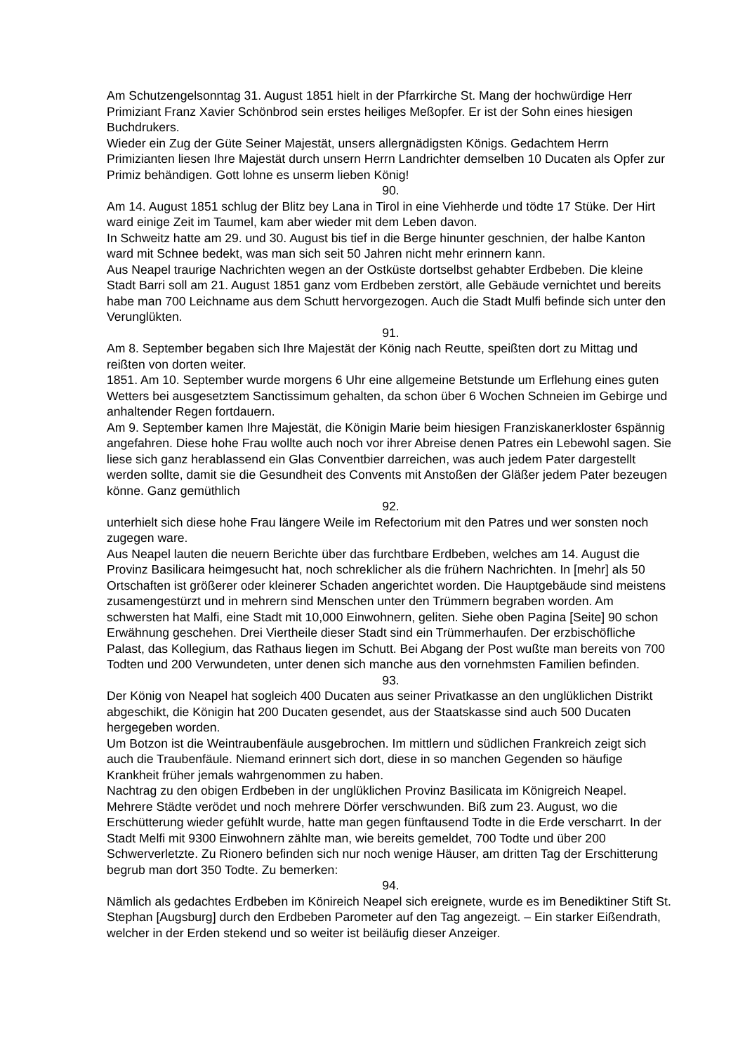Am Schutzengelsonntag 31. August 1851 hielt in der Pfarrkirche St. Mang der hochwürdige Herr Primiziant Franz Xavier Schönbrod sein erstes heiliges Meßopfer. Er ist der Sohn eines hiesigen Buchdrukers.
Wieder ein Zug der Güte Seiner Majestät, unsers allergnädigsten Königs. Gedachtem Herrn Primizianten liesen Ihre Majestät durch unsern Herrn Landrichter demselben 10 Ducaten als Opfer zur Primiz behändigen. Gott lohne es unserm lieben König!
90.
Am 14. August 1851 schlug der Blitz bey Lana in Tirol in eine Viehherde und tödte 17 Stüke. Der Hirt ward einige Zeit im Taumel, kam aber wieder mit dem Leben davon.
In Schweitz hatte am 29. und 30. August bis tief in die Berge hinunter geschnien, der halbe Kanton ward mit Schnee bedekt, was man sich seit 50 Jahren nicht mehr erinnern kann.
Aus Neapel traurige Nachrichten wegen an der Ostküste dortselbst gehabter Erdbeben. Die kleine Stadt Barri soll am 21. August 1851 ganz vom Erdbeben zerstört, alle Gebäude vernichtet und bereits habe man 700 Leichname aus dem Schutt hervorgezogen. Auch die Stadt Mulfi befinde sich unter den Verunglükten.
91.
Am 8. September begaben sich Ihre Majestät der König nach Reutte, speißten dort zu Mittag und reißten von dorten weiter.
1851. Am 10. September wurde morgens 6 Uhr eine allgemeine Betstunde um Erflehung eines guten Wetters bei ausgesetztem Sanctissimum gehalten, da schon über 6 Wochen Schneien im Gebirge und anhaltender Regen fortdauern.
Am 9. September kamen Ihre Majestät, die Königin Marie beim hiesigen Franziskanerkloster 6spännig angefahren. Diese hohe Frau wollte auch noch vor ihrer Abreise denen Patres ein Lebewohl sagen. Sie liese sich ganz herablassend ein Glas Conventbier darreichen, was auch jedem Pater dargestellt werden sollte, damit sie die Gesundheit des Convents mit Anstoßen der Gläßer jedem Pater bezeugen könne. Ganz gemüthlich
92.
unterhielt sich diese hohe Frau längere Weile im Refectorium mit den Patres und wer sonsten noch zugegen ware.
Aus Neapel lauten die neuern Berichte über das furchtbare Erdbeben, welches am 14. August die Provinz Basilicara heimgesucht hat, noch schreklicher als die frühern Nachrichten. In [mehr] als 50 Ortschaften ist größerer oder kleinerer Schaden angerichtet worden. Die Hauptgebäude sind meistens zusamengestürzt und in mehrern sind Menschen unter den Trümmern begraben worden. Am schwersten hat Malfi, eine Stadt mit 10,000 Einwohnern, geliten. Siehe oben Pagina [Seite] 90 schon Erwähnung geschehen. Drei Viertheile dieser Stadt sind ein Trümmerhaufen. Der erzbischöfliche Palast, das Kollegium, das Rathaus liegen im Schutt. Bei Abgang der Post wußte man bereits von 700 Todten und 200 Verwundeten, unter denen sich manche aus den vornehmsten Familien befinden.
93.
Der König von Neapel hat sogleich 400 Ducaten aus seiner Privatkasse an den unglüklichen Distrikt abgeschikt, die Königin hat 200 Ducaten gesendet, aus der Staatskasse sind auch 500 Ducaten hergegeben worden.
Um Botzon ist die Weintraubenfäule ausgebrochen. Im mittlern und südlichen Frankreich zeigt sich auch die Traubenfäule. Niemand erinnert sich dort, diese in so manchen Gegenden so häufige Krankheit früher jemals wahrgenommen zu haben.
Nachtrag zu den obigen Erdbeben in der unglüklichen Provinz Basilicata im Königreich Neapel. Mehrere Städte verödet und noch mehrere Dörfer verschwunden. Biß zum 23. August, wo die Erschütterung wieder gefühlt wurde, hatte man gegen fünftausend Todte in die Erde verscharrt. In der Stadt Melfi mit 9300 Einwohnern zählte man, wie bereits gemeldet, 700 Todte und über 200 Schwerverletzte. Zu Rionero befinden sich nur noch wenige Häuser, am dritten Tag der Erschitterung begrub man dort 350 Todte. Zu bemerken:
94.
Nämlich als gedachtes Erdbeben im Könireich Neapel sich ereignete, wurde es im Benediktiner Stift St. Stephan [Augsburg] durch den Erdbeben Parometer auf den Tag angezeigt. – Ein starker Eißendrath, welcher in der Erden stekend und so weiter ist beiläufig dieser Anzeiger.